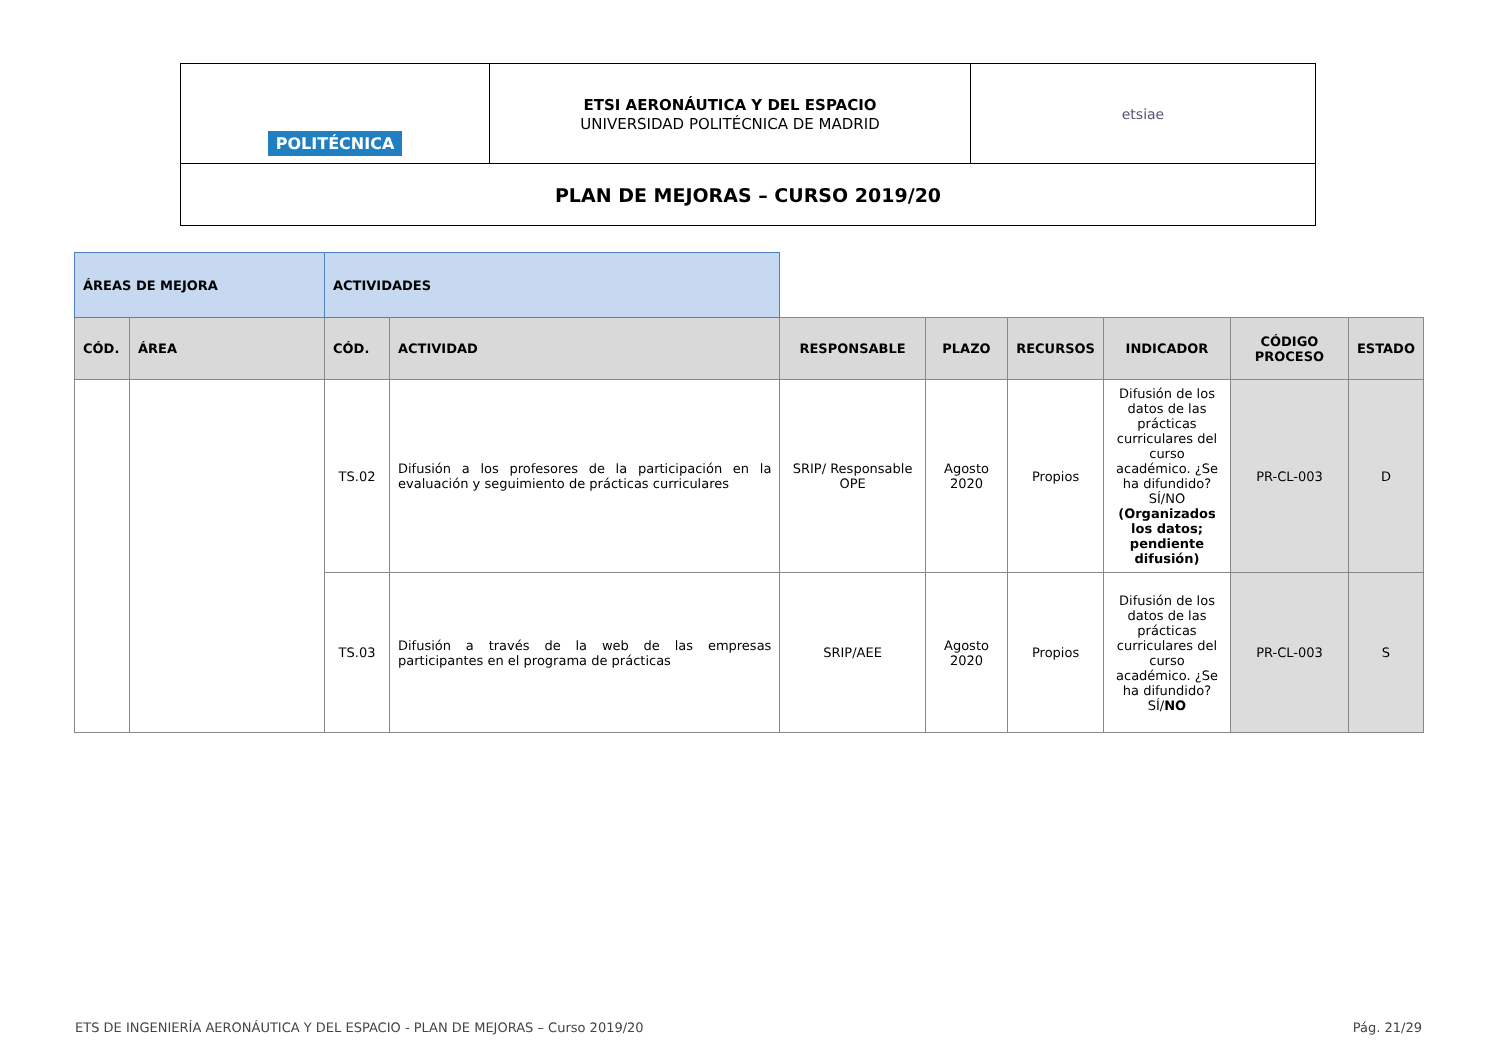| POLITÉCNICA | ETSI AERONÁUTICA Y DEL ESPACIO UNIVERSIDAD POLITÉCNICA DE MADRID | etsiae |
| PLAN DE MEJORAS – CURSO 2019/20 | | |
| ÁREAS DE MEJORA | | ACTIVIDADES | | | | | | | |
| CÓD. | ÁREA | CÓD. | ACTIVIDAD | RESPONSABLE | PLAZO | RECURSOS | INDICADOR | CÓDIGO PROCESO | ESTADO |
| | | TS.02 | Difusión a los profesores de la participación en la evaluación y seguimiento de prácticas curriculares | SRIP/ Responsable OPE | Agosto 2020 | Propios | Difusión de los datos de las prácticas curriculares del curso académico. ¿Se ha difundido? SÍ/NO (Organizados los datos; pendiente difusión) | PR-CL-003 | D |
| | | TS.03 | Difusión a través de la web de las empresas participantes en el programa de prácticas | SRIP/AEE | Agosto 2020 | Propios | Difusión de los datos de las prácticas curriculares del curso académico. ¿Se ha difundido? SÍ/ NO | PR-CL-003 | S |
ETS DE INGENIERÍA AERONÁUTICA Y DEL ESPACIO - PLAN DE MEJORAS – Curso 2019/20 Pág. 21/29